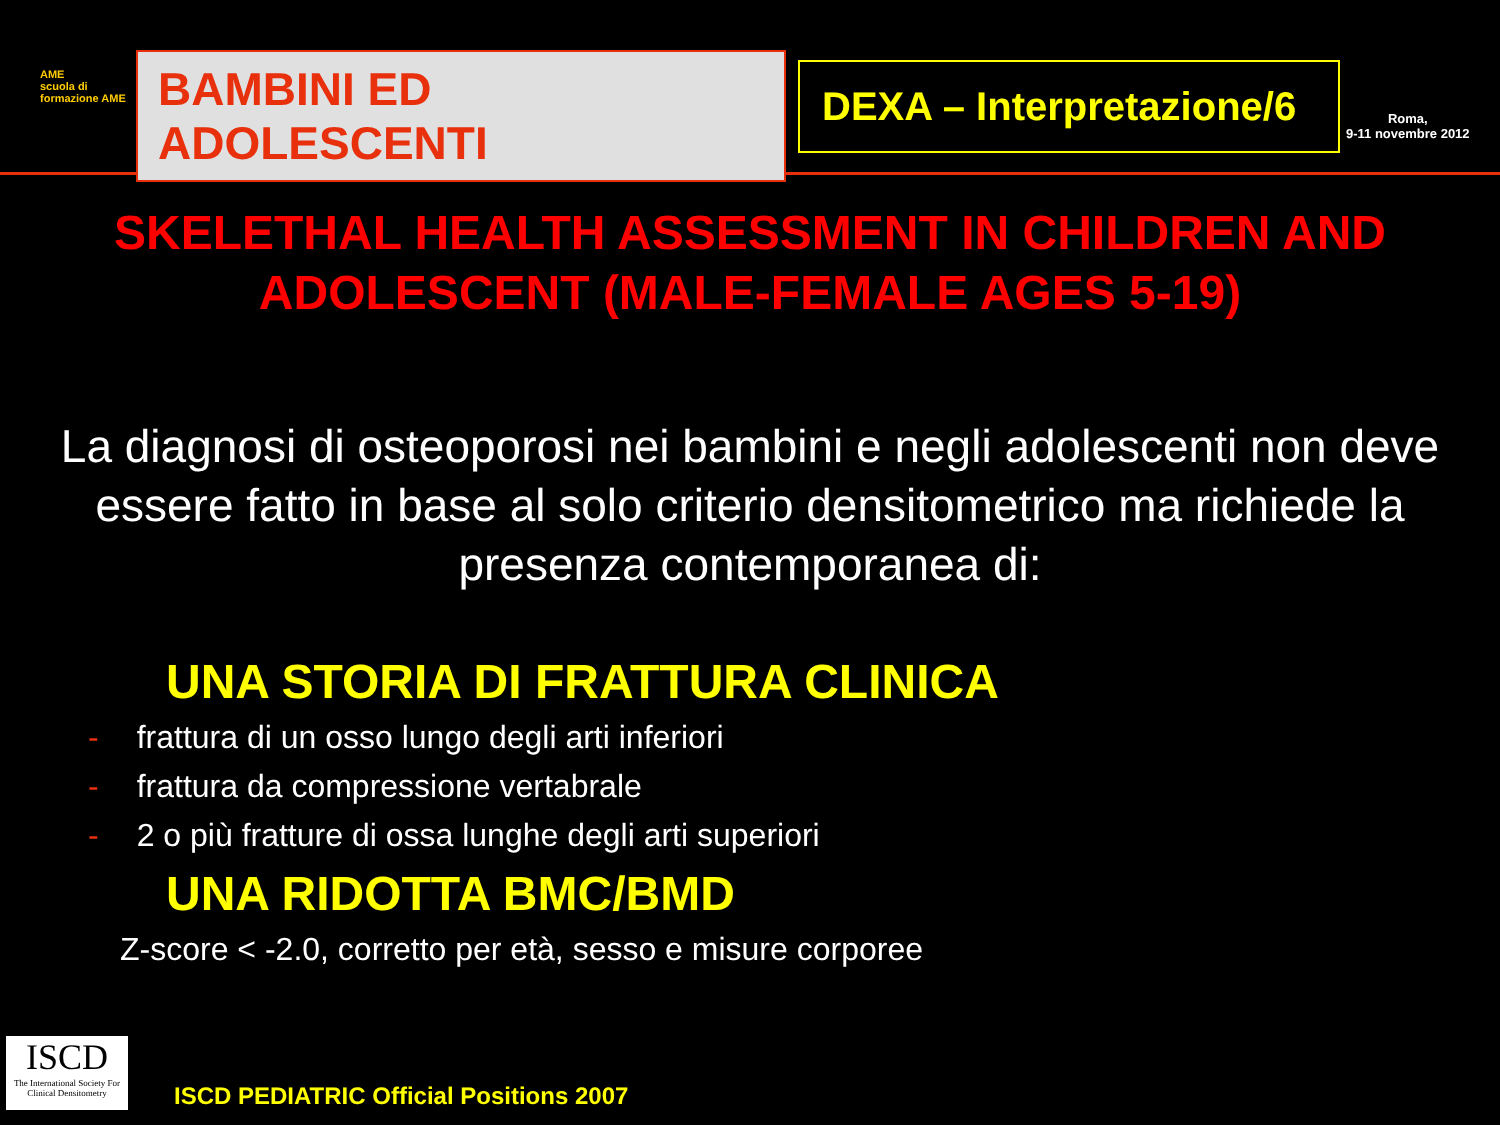AME
scuola di formazione AME
BAMBINI ED ADOLESCENTI
DEXA – Interpretazione/6
Roma,
9-11 novembre 2012
SKELETHAL HEALTH ASSESSMENT IN CHILDREN AND ADOLESCENT (MALE-FEMALE AGES 5-19)
La diagnosi di osteoporosi nei bambini e negli adolescenti non deve essere fatto in base al solo criterio densitometrico ma richiede la presenza contemporanea di:
UNA STORIA DI FRATTURA CLINICA
- frattura di un osso lungo degli arti inferiori
- frattura da compressione vertabrale
- 2 o più fratture di ossa lunghe degli arti superiori
UNA RIDOTTA BMC/BMD
Z-score < -2.0, corretto per età, sesso e misure corporee
ISCD
The International Society For Clinical Densitometry
ISCD PEDIATRIC Official Positions 2007